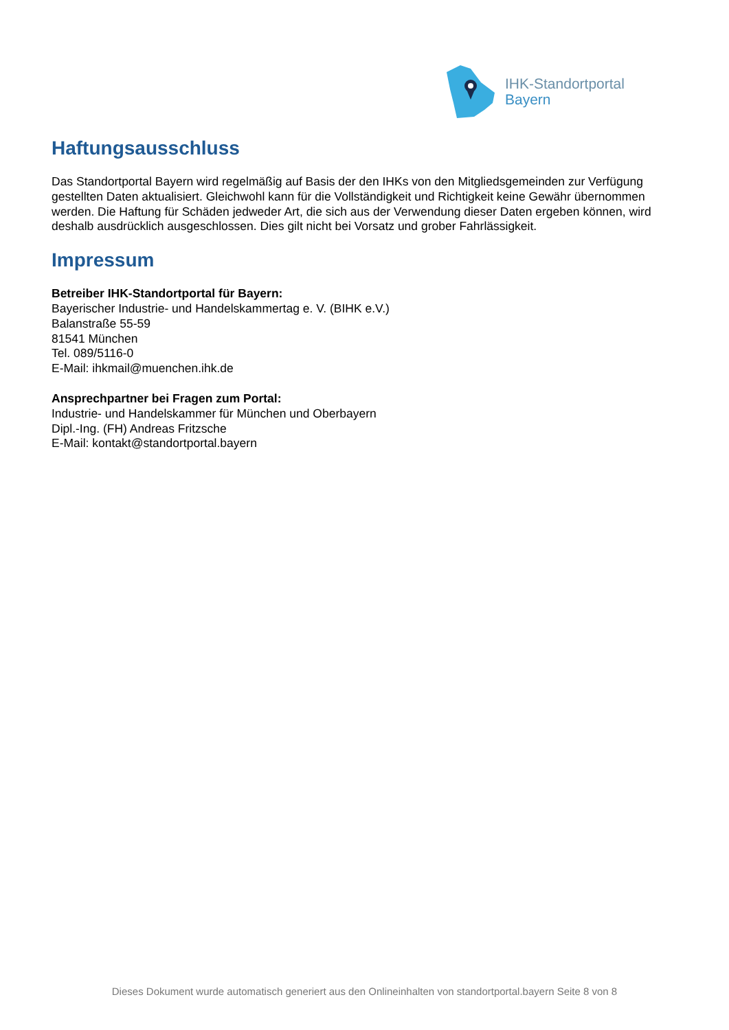IHK-Standortportal
Bayern
Haftungsausschluss
Das Standortportal Bayern wird regelmäßig auf Basis der den IHKs von den Mitgliedsgemeinden zur Verfügung gestellten Daten aktualisiert. Gleichwohl kann für die Vollständigkeit und Richtigkeit keine Gewähr übernommen werden. Die Haftung für Schäden jedweder Art, die sich aus der Verwendung dieser Daten ergeben können, wird deshalb ausdrücklich ausgeschlossen. Dies gilt nicht bei Vorsatz und grober Fahrlässigkeit.
Impressum
Betreiber IHK-Standortportal für Bayern:
Bayerischer Industrie- und Handelskammertag e. V. (BIHK e.V.)
Balanstraße 55-59
81541 München
Tel. 089/5116-0
E-Mail: ihkmail@muenchen.ihk.de
Ansprechpartner bei Fragen zum Portal:
Industrie- und Handelskammer für München und Oberbayern
Dipl.-Ing. (FH) Andreas Fritzsche
E-Mail: kontakt@standortportal.bayern
Dieses Dokument wurde automatisch generiert aus den Onlineinhalten von standortportal.bayern Seite 8 von 8